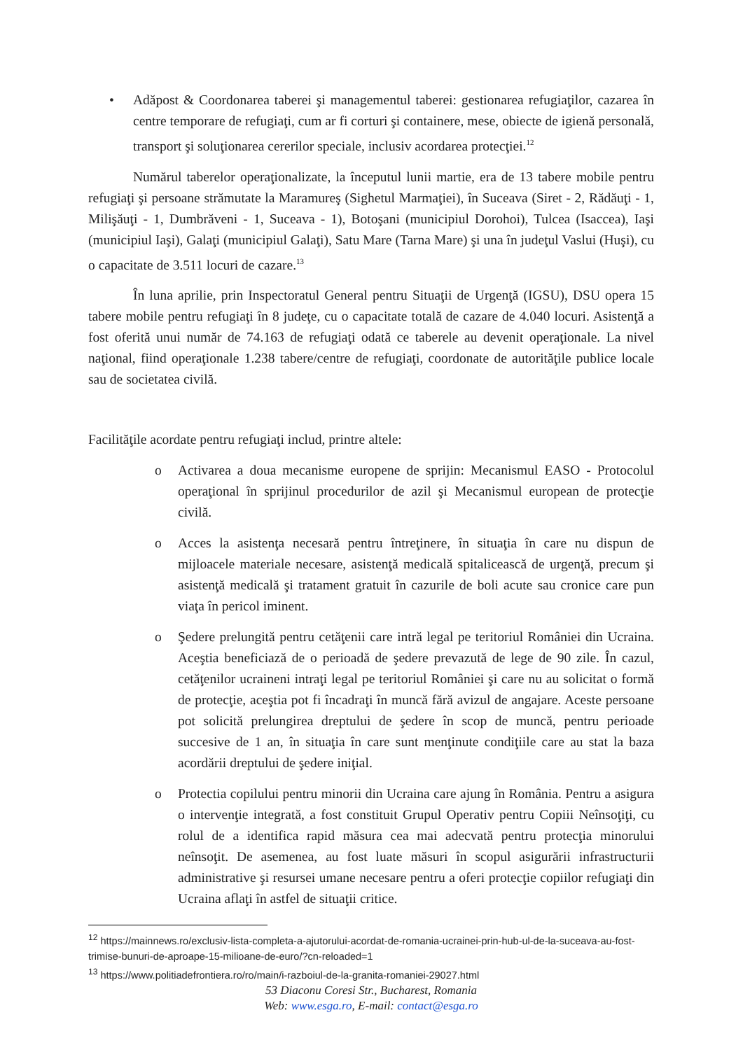• Adăpost & Coordonarea taberei şi managementul taberei: gestionarea refugiaţilor, cazarea în centre temporare de refugiaţi, cum ar fi corturi şi containere, mese, obiecte de igienă personală, transport şi soluţionarea cererilor speciale, inclusiv acordarea protecţiei.<sup>12</sup>
Numărul taberelor operaţionalizate, la începutul lunii martie, era de 13 tabere mobile pentru refugiaţi şi persoane strămutate la Maramureş (Sighetul Marmaţiei), în Suceava (Siret - 2, Rădăuţi - 1, Milişăuţi - 1, Dumbrăveni - 1, Suceava - 1), Botoşani (municipiul Dorohoi), Tulcea (Isaccea), Iaşi (municipiul Iaşi), Galaţi (municipiul Galaţi), Satu Mare (Tarna Mare) şi una în judeţul Vaslui (Huşi), cu o capacitate de 3.511 locuri de cazare.<sup>13</sup>
În luna aprilie, prin Inspectoratul General pentru Situaţii de Urgenţă (IGSU), DSU opera 15 tabere mobile pentru refugiaţi în 8 judeţe, cu o capacitate totală de cazare de 4.040 locuri. Asistenţă a fost oferită unui număr de 74.163 de refugiaţi odată ce taberele au devenit operaţionale. La nivel naţional, fiind operaţionale 1.238 tabere/centre de refugiaţi, coordonate de autorităţile publice locale sau de societatea civilă.
Facilităţile acordate pentru refugiaţi includ, printre altele:
o Activarea a doua mecanisme europene de sprijin: Mecanismul EASO - Protocolul operaţional în sprijinul procedurilor de azil şi Mecanismul european de protecţie civilă.
o Acces la asistenţa necesară pentru întreţinere, în situaţia în care nu dispun de mijloacele materiale necesare, asistenţă medicală spitalicească de urgenţă, precum şi asistenţă medicală şi tratament gratuit în cazurile de boli acute sau cronice care pun viaţa în pericol iminent.
o Şedere prelungită pentru cetăţenii care intră legal pe teritoriul României din Ucraina. Aceştia beneficiază de o perioadă de şedere prevazută de lege de 90 zile. În cazul, cetăţenilor ucraineni intraţi legal pe teritoriul României şi care nu au solicitat o formă de protecţie, aceştia pot fi încadraţi în muncă fără avizul de angajare. Aceste persoane pot solicită prelungirea dreptului de şedere în scop de muncă, pentru perioade succesive de 1 an, în situaţia în care sunt menţinute condiţiile care au stat la baza acordării dreptului de şedere iniţial.
o Protectia copilului pentru minorii din Ucraina care ajung în România. Pentru a asigura o intervenţie integrată, a fost constituit Grupul Operativ pentru Copiii Neînsoţiţi, cu rolul de a identifica rapid măsura cea mai adecvată pentru protecţia minorului neînsoţit. De asemenea, au fost luate măsuri în scopul asigurării infrastructurii administrative şi resursei umane necesare pentru a oferi protecţie copiilor refugiaţi din Ucraina aflaţi în astfel de situaţii critice.
<sup>12</sup> https://mainnews.ro/exclusiv-lista-completa-a-ajutorului-acordat-de-romania-ucrainei-prin-hub-ul-de-la-suceava-au-fost-trimise-bunuri-de-aproape-15-milioane-de-euro/?cn-reloaded=1
<sup>13</sup> https://www.politiadefrontiera.ro/ro/main/i-razboiul-de-la-granita-romaniei-29027.html
53 Diaconu Coresi Str., Bucharest, Romania
Web: www.esga.ro, E-mail: contact@esga.ro